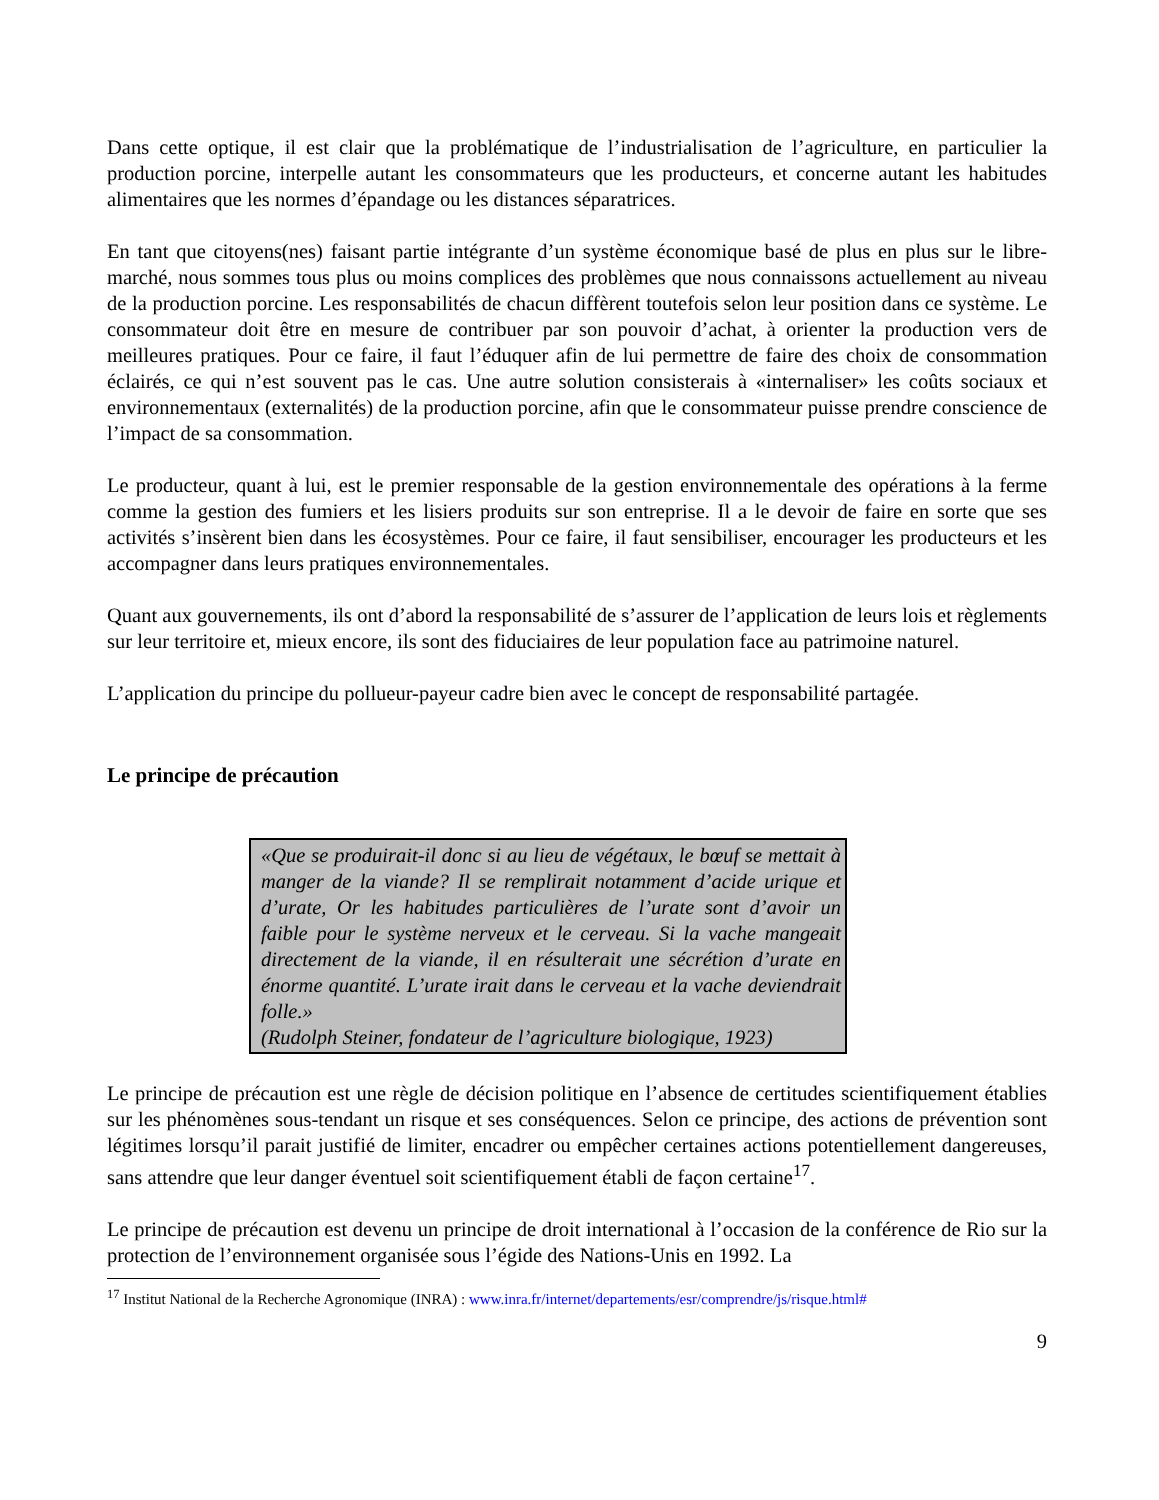Dans cette optique, il est clair que la problématique de l’industrialisation de l’agriculture, en particulier la production porcine, interpelle autant les consommateurs que les producteurs, et concerne autant les habitudes alimentaires que les normes d’épandage ou les distances séparatrices.
En tant que citoyens(nes) faisant partie intégrante d’un système économique basé de plus en plus sur le libre-marché, nous sommes tous plus ou moins complices des problèmes que nous connaissons actuellement au niveau de la production porcine. Les responsabilités de chacun diffèrent toutefois selon leur position dans ce système. Le consommateur doit être en mesure de contribuer par son pouvoir d’achat, à orienter la production vers de meilleures pratiques. Pour ce faire, il faut l’éduquer afin de lui permettre de faire des choix de consommation éclairés, ce qui n’est souvent pas le cas. Une autre solution consisterais à «internaliser» les coûts sociaux et environnementaux (externalités) de la production porcine, afin que le consommateur puisse prendre conscience de l’impact de sa consommation.
Le producteur, quant à lui, est le premier responsable de la gestion environnementale des opérations à la ferme comme la gestion des fumiers et les lisiers produits sur son entreprise. Il a le devoir de faire en sorte que ses activités s’insèrent bien dans les écosystèmes. Pour ce faire, il faut sensibiliser, encourager les producteurs et les accompagner dans leurs pratiques environnementales.
Quant aux gouvernements, ils ont d’abord la responsabilité de s’assurer de l’application de leurs lois et règlements sur leur territoire et, mieux encore, ils sont des fiduciaires de leur population face au patrimoine naturel.
L’application du principe du pollueur-payeur cadre bien avec le concept de responsabilité partagée.
Le principe de précaution
«Que se produirait-il donc si au lieu de végétaux, le bœuf se mettait à manger de la viande? Il se remplirait notamment d’acide urique et d’urate, Or les habitudes particulières de l’urate sont d’avoir un faible pour le système nerveux et le cerveau. Si la vache mangeait directement de la viande, il en résulterait une sécrétion d’urate en énorme quantité. L’urate irait dans le cerveau et la vache deviendrait folle.»
(Rudolph Steiner, fondateur de l’agriculture biologique, 1923)
Le principe de précaution est une règle de décision politique en l’absence de certitudes scientifiquement établies sur les phénomènes sous-tendant un risque et ses conséquences. Selon ce principe, des actions de prévention sont légitimes lorsqu’il parait justifié de limiter, encadrer ou empêcher certaines actions potentiellement dangereuses, sans attendre que leur danger éventuel soit scientifiquement établi de façon certaine<sup>17</sup>.
Le principe de précaution est devenu un principe de droit international à l’occasion de la conférence de Rio sur la protection de l’environnement organisée sous l’égide des Nations-Unis en 1992. La
<sup>17</sup> Institut National de la Recherche Agronomique (INRA) : www.inra.fr/internet/departements/esr/comprendre/js/risque.html#
9